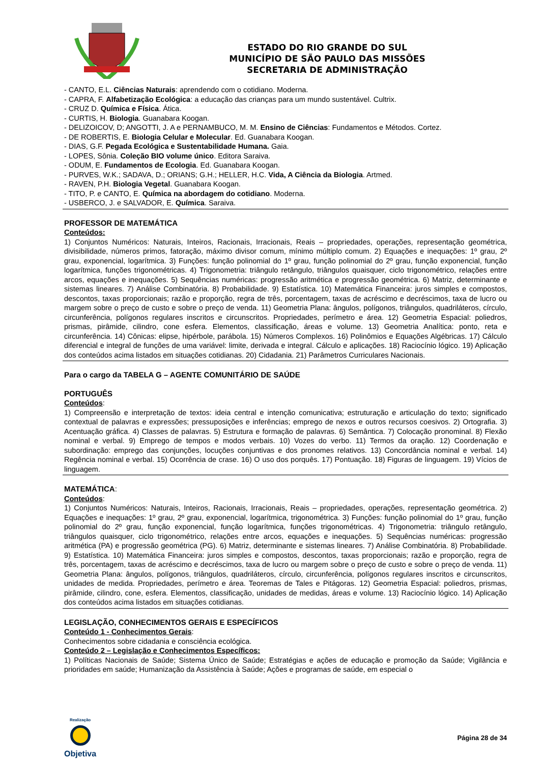ESTADO DO RIO GRANDE DO SUL
MUNICÍPIO DE SÃO PAULO DAS MISSÕES
SECRETARIA DE ADMINISTRAÇÃO
- CANTO, E.L. Ciências Naturais: aprendendo com o cotidiano. Moderna.
- CAPRA, F. Alfabetização Ecológica: a educação das crianças para um mundo sustentável. Cultrix.
- CRUZ D. Química e Física. Ática.
- CURTIS, H. Biologia. Guanabara Koogan.
- DELIZOICOV, D; ANGOTTI, J. A e PERNAMBUCO, M. M. Ensino de Ciências: Fundamentos e Métodos. Cortez.
- DE ROBERTIS, E. Biologia Celular e Molecular. Ed. Guanabara Koogan.
- DIAS, G.F. Pegada Ecológica e Sustentabilidade Humana. Gaia.
- LOPES, Sônia. Coleção BIO volume único. Editora Saraiva.
- ODUM, E. Fundamentos de Ecologia. Ed. Guanabara Koogan.
- PURVES, W.K.; SADAVA, D.; ORIANS; G.H.; HELLER, H.C. Vida, A Ciência da Biologia. Artmed.
- RAVEN, P.H. Biologia Vegetal. Guanabara Koogan.
- TITO, P. e CANTO, E. Química na abordagem do cotidiano. Moderna.
- USBERCO, J. e SALVADOR, E. Química. Saraiva.
PROFESSOR DE MATEMÁTICA
Conteúdos:
1) Conjuntos Numéricos: Naturais, Inteiros, Racionais, Irracionais, Reais – propriedades, operações, representação geométrica, divisibilidade, números primos, fatoração, máximo divisor comum, mínimo múltiplo comum. 2) Equações e inequações: 1º grau, 2º grau, exponencial, logarítmica. 3) Funções: função polinomial do 1º grau, função polinomial do 2º grau, função exponencial, função logarítmica, funções trigonométricas. 4) Trigonometria: triângulo retângulo, triângulos quaisquer, ciclo trigonométrico, relações entre arcos, equações e inequações. 5) Sequências numéricas: progressão aritmética e progressão geométrica. 6) Matriz, determinante e sistemas lineares. 7) Análise Combinatória. 8) Probabilidade. 9) Estatística. 10) Matemática Financeira: juros simples e compostos, descontos, taxas proporcionais; razão e proporção, regra de três, porcentagem, taxas de acréscimo e decréscimos, taxa de lucro ou margem sobre o preço de custo e sobre o preço de venda. 11) Geometria Plana: ângulos, polígonos, triângulos, quadriláteros, círculo, circunferência, polígonos regulares inscritos e circunscritos. Propriedades, perímetro e área. 12) Geometria Espacial: poliedros, prismas, pirâmide, cilindro, cone esfera. Elementos, classificação, áreas e volume. 13) Geometria Analítica: ponto, reta e circunferência. 14) Cônicas: elipse, hipérbole, parábola. 15) Números Complexos. 16) Polinômios e Equações Algébricas. 17) Cálculo diferencial e integral de funções de uma variável: limite, derivada e integral. Cálculo e aplicações. 18) Raciocínio lógico. 19) Aplicação dos conteúdos acima listados em situações cotidianas. 20) Cidadania. 21) Parâmetros Curriculares Nacionais.
Para o cargo da TABELA G – AGENTE COMUNITÁRIO DE SAÚDE
PORTUGUÊS
Conteúdos:
1) Compreensão e interpretação de textos: ideia central e intenção comunicativa; estruturação e articulação do texto; significado contextual de palavras e expressões; pressuposições e inferências; emprego de nexos e outros recursos coesivos. 2) Ortografia. 3) Acentuação gráfica. 4) Classes de palavras. 5) Estrutura e formação de palavras. 6) Semântica. 7) Colocação pronominal. 8) Flexão nominal e verbal. 9) Emprego de tempos e modos verbais. 10) Vozes do verbo. 11) Termos da oração. 12) Coordenação e subordinação: emprego das conjunções, locuções conjuntivas e dos pronomes relativos. 13) Concordância nominal e verbal. 14) Regência nominal e verbal. 15) Ocorrência de crase. 16) O uso dos porquês. 17) Pontuação. 18) Figuras de linguagem. 19) Vícios de linguagem.
MATEMÁTICA:
Conteúdos:
1) Conjuntos Numéricos: Naturais, Inteiros, Racionais, Irracionais, Reais – propriedades, operações, representação geométrica. 2) Equações e inequações: 1º grau, 2º grau, exponencial, logarítmica, trigonométrica. 3) Funções: função polinomial do 1º grau, função polinomial do 2º grau, função exponencial, função logarítmica, funções trigonométricas. 4) Trigonometria: triângulo retângulo, triângulos quaisquer, ciclo trigonométrico, relações entre arcos, equações e inequações. 5) Sequências numéricas: progressão aritmética (PA) e progressão geométrica (PG). 6) Matriz, determinante e sistemas lineares. 7) Análise Combinatória. 8) Probabilidade. 9) Estatística. 10) Matemática Financeira: juros simples e compostos, descontos, taxas proporcionais; razão e proporção, regra de três, porcentagem, taxas de acréscimo e decréscimos, taxa de lucro ou margem sobre o preço de custo e sobre o preço de venda. 11) Geometria Plana: ângulos, polígonos, triângulos, quadriláteros, círculo, circunferência, polígonos regulares inscritos e circunscritos, unidades de medida. Propriedades, perímetro e área. Teoremas de Tales e Pitágoras. 12) Geometria Espacial: poliedros, prismas, pirâmide, cilindro, cone, esfera. Elementos, classificação, unidades de medidas, áreas e volume. 13) Raciocínio lógico. 14) Aplicação dos conteúdos acima listados em situações cotidianas.
LEGISLAÇÃO, CONHECIMENTOS GERAIS E ESPECÍFICOS
Conteúdo 1 - Conhecimentos Gerais:
Conhecimentos sobre cidadania e consciência ecológica.
Conteúdo 2 – Legislação e Conhecimentos Específicos:
1) Políticas Nacionais de Saúde; Sistema Único de Saúde; Estratégias e ações de educação e promoção da Saúde; Vigilância e prioridades em saúde; Humanização da Assistência à Saúde; Ações e programas de saúde, em especial o
Realização
Objetiva
Página 28 de 34